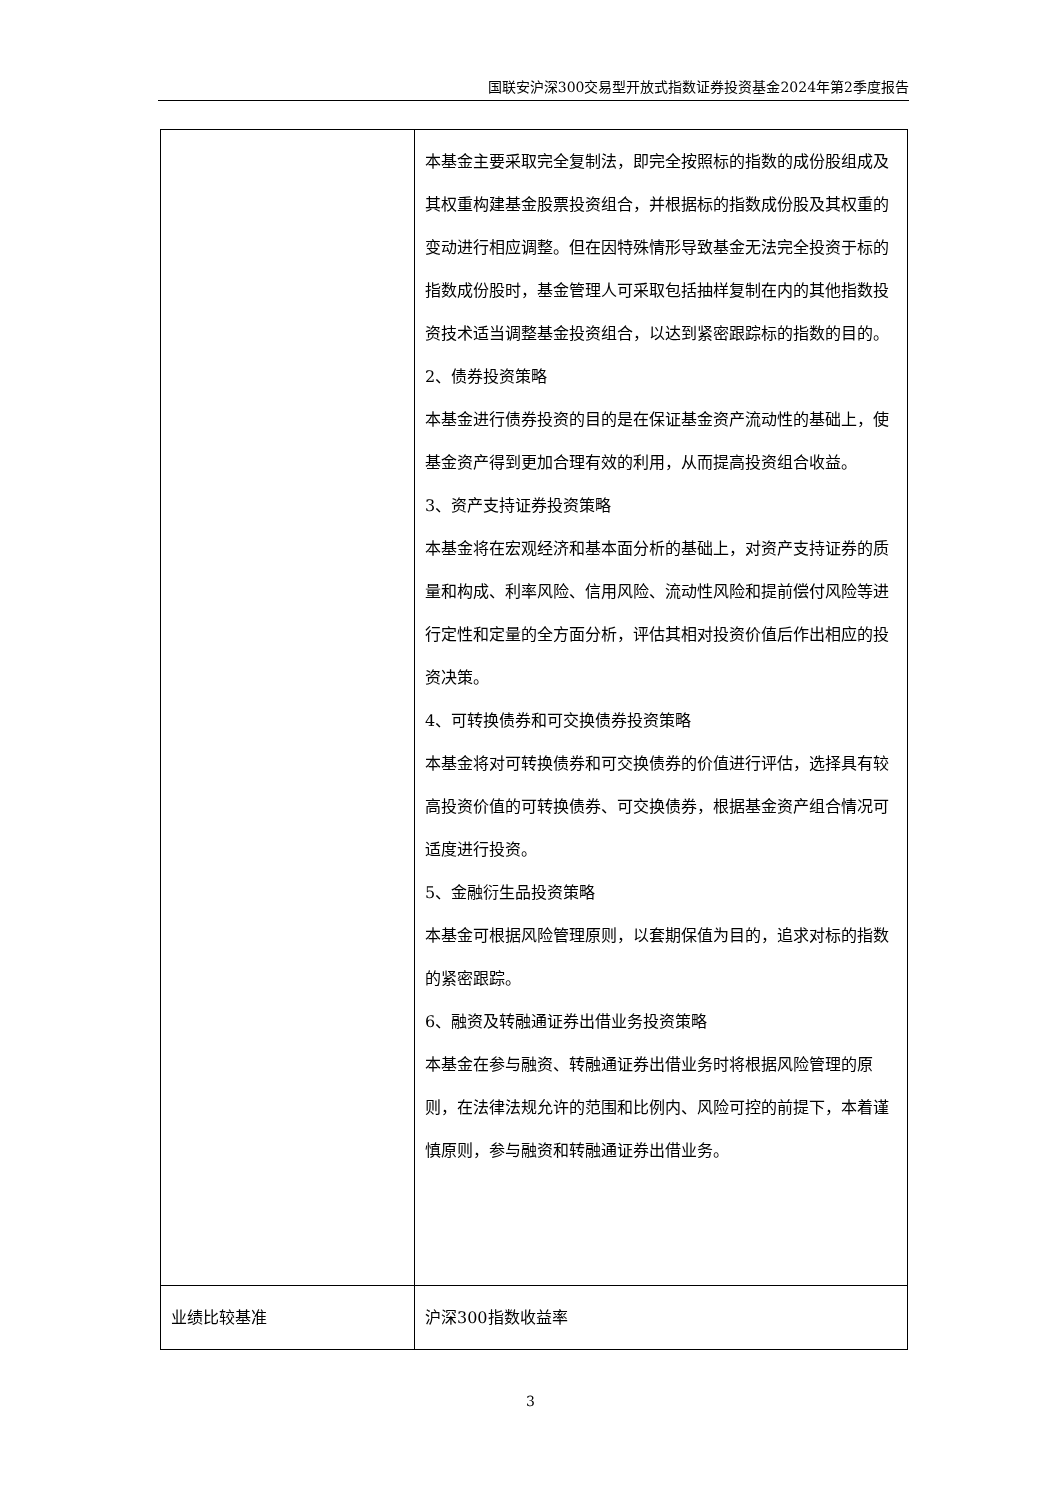国联安沪深300交易型开放式指数证券投资基金2024年第2季度报告
| | 本基金主要采取完全复制法，即完全按照标的指数的成份股组成及其权重构建基金股票投资组合，并根据标的指数成份股及其权重的变动进行相应调整。但在因特殊情形导致基金无法完全投资于标的指数成份股时，基金管理人可采取包括抽样复制在内的其他指数投资技术适当调整基金投资组合，以达到紧密跟踪标的指数的目的。 2、债券投资策略 本基金进行债券投资的目的是在保证基金资产流动性的基础上，使基金资产得到更加合理有效的利用，从而提高投资组合收益。 3、资产支持证券投资策略 本基金将在宏观经济和基本面分析的基础上，对资产支持证券的质量和构成、利率风险、信用风险、流动性风险和提前偿付风险等进行定性和定量的全方面分析，评估其相对投资价值后作出相应的投资决策。 4、可转换债券和可交换债券投资策略 本基金将对可转换债券和可交换债券的价值进行评估，选择具有较高投资价值的可转换债券、可交换债券，根据基金资产组合情况可适度进行投资。 5、金融衍生品投资策略 本基金可根据风险管理原则，以套期保值为目的，追求对标的指数的紧密跟踪。 6、融资及转融通证券出借业务投资策略 本基金在参与融资、转融通证券出借业务时将根据风险管理的原则，在法律法规允许的范围和比例内、风险可控的前提下，本着谨慎原则，参与融资和转融通证券出借业务。 |
| 业绩比较基准 | 沪深300指数收益率 |
3